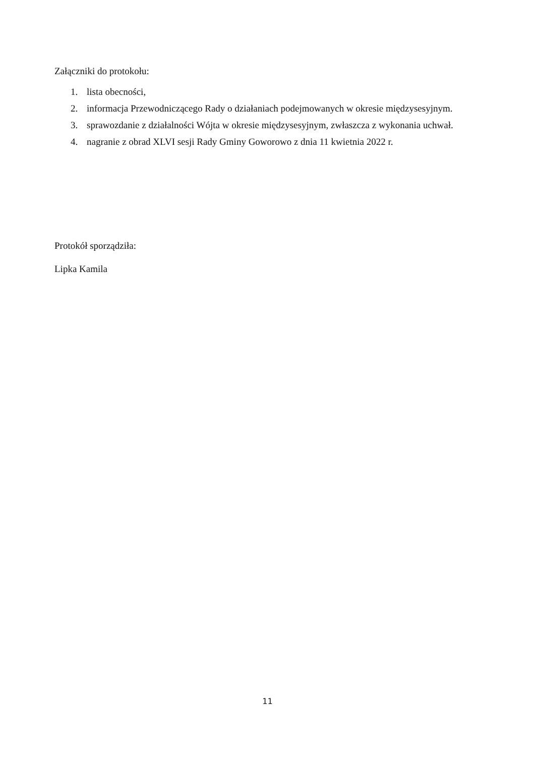Załączniki do protokołu:
1. lista obecności,
2. informacja Przewodniczącego Rady o działaniach podejmowanych w okresie międzysesyjnym.
3. sprawozdanie z działalności Wójta w okresie międzysesyjnym, zwłaszcza z wykonania uchwał.
4. nagranie z obrad XLVI sesji Rady Gminy Goworowo z dnia 11 kwietnia 2022 r.
Protokół sporządziła:
Lipka Kamila
11